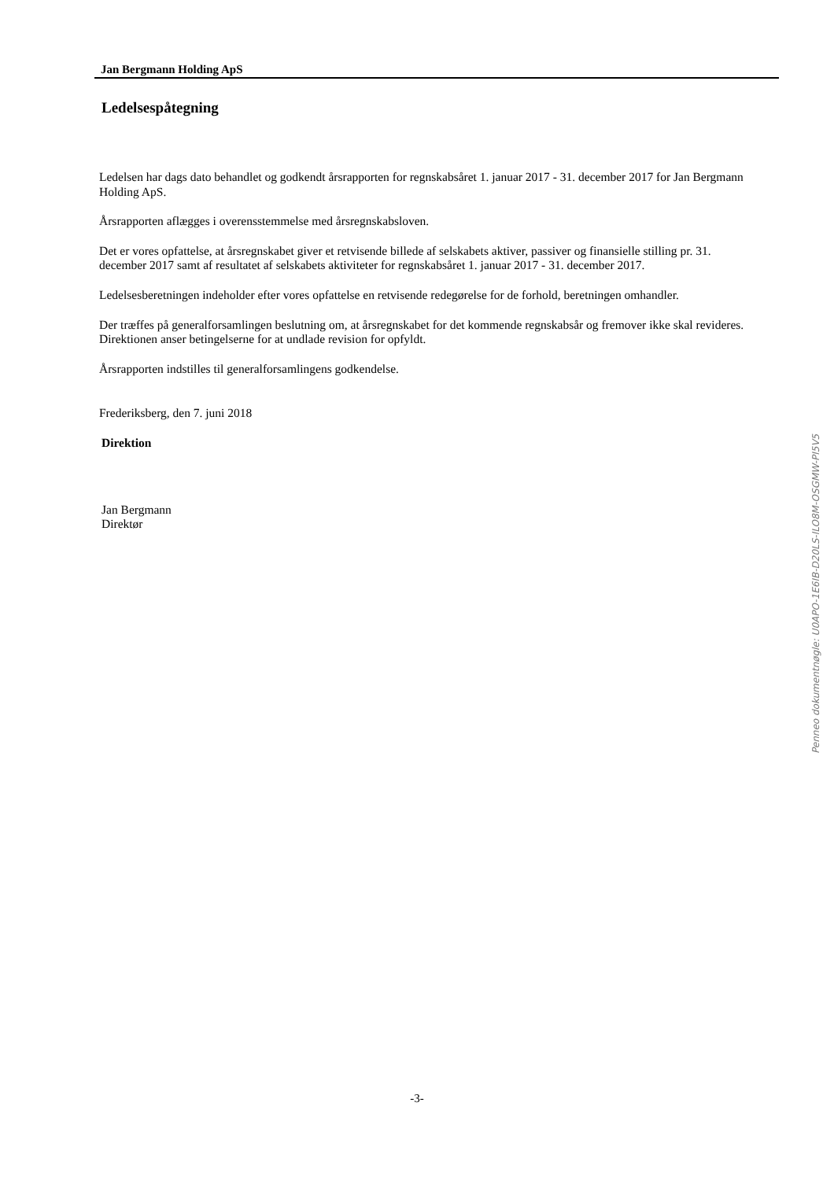Jan Bergmann Holding ApS
Ledelsespåtegning
Ledelsen har dags dato behandlet og godkendt årsrapporten for regnskabsåret 1. januar 2017 - 31. december 2017 for Jan Bergmann Holding ApS.
Årsrapporten aflægges i overensstemmelse med årsregnskabsloven.
Det er vores opfattelse, at årsregnskabet giver et retvisende billede af selskabets aktiver, passiver og finansielle stilling pr. 31. december 2017 samt af resultatet af selskabets aktiviteter for regnskabsåret 1. januar 2017 - 31. december 2017.
Ledelsesberetningen indeholder efter vores opfattelse en retvisende redegørelse for de forhold, beretningen omhandler.
Der træffes på generalforsamlingen beslutning om, at årsregnskabet for det kommende regnskabsår og fremover ikke skal revideres. Direktionen anser betingelserne for at undlade revision for opfyldt.
Årsrapporten indstilles til generalforsamlingens godkendelse.
Frederiksberg, den 7. juni 2018
Direktion
Jan Bergmann
Direktør
Penneo dokumentnøgle: U0APO-1E6IB-D20LS-ILO8M-OSGMW-PI5V5
-3-